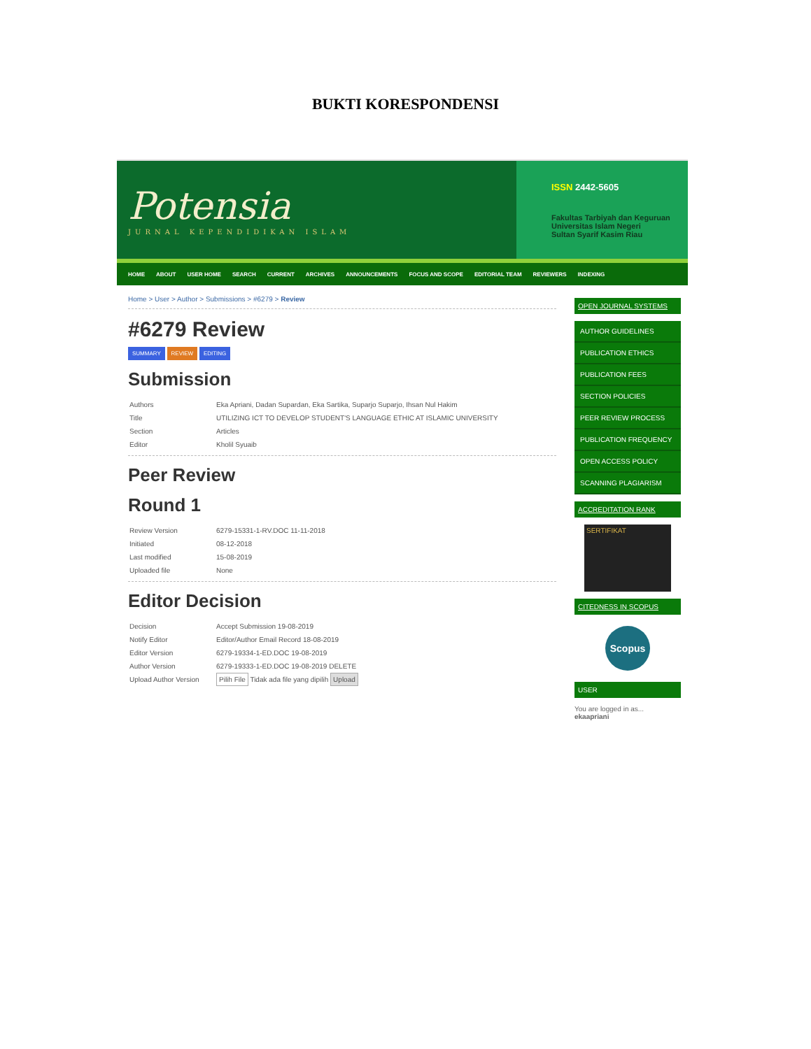BUKTI KORESPONDENSI
Potensia
JURNAL KEPENDIDIKAN ISLAM
ISSN 2442-5605
Fakultas Tarbiyah dan Keguruan
Universitas Islam Negeri
Sultan Syarif Kasim Riau
HOME ABOUT USER HOME SEARCH CURRENT ARCHIVES ANNOUNCEMENTS FOCUS AND SCOPE EDITORIAL TEAM REVIEWERS INDEXING
Home > User > Author > Submissions > #6279 > Review
#6279 Review
SUMMARY REVIEW EDITING
Submission
| Authors | Eka Apriani, Dadan Supardan, Eka Sartika, Suparjo Suparjo, Ihsan Nul Hakim |
| Title | UTILIZING ICT TO DEVELOP STUDENT'S LANGUAGE ETHIC AT ISLAMIC UNIVERSITY |
| Section | Articles |
| Editor | Kholil Syuaib |
Peer Review
Round 1
| Review Version | 6279-15331-1-RV.DOC 11-11-2018 |
| Initiated | 08-12-2018 |
| Last modified | 15-08-2019 |
| Uploaded file | None |
Editor Decision
| Decision | Accept Submission 19-08-2019 |
| Notify Editor | Editor/Author Email Record 18-08-2019 |
| Editor Version | 6279-19334-1-ED.DOC 19-08-2019 |
| Author Version | 6279-19333-1-ED.DOC 19-08-2019 DELETE |
| Upload Author Version | Pilih File Tidak ada file yang dipilih Upload |
OPEN JOURNAL SYSTEMS
AUTHOR GUIDELINES
PUBLICATION ETHICS
PUBLICATION FEES
SECTION POLICIES
PEER REVIEW PROCESS
PUBLICATION FREQUENCY
OPEN ACCESS POLICY
SCANNING PLAGIARISM
ACCREDITATION RANK
SERTIFIKAT
CITEDNESS IN SCOPUS
Scopus
USER
You are logged in as...
ekaapriani